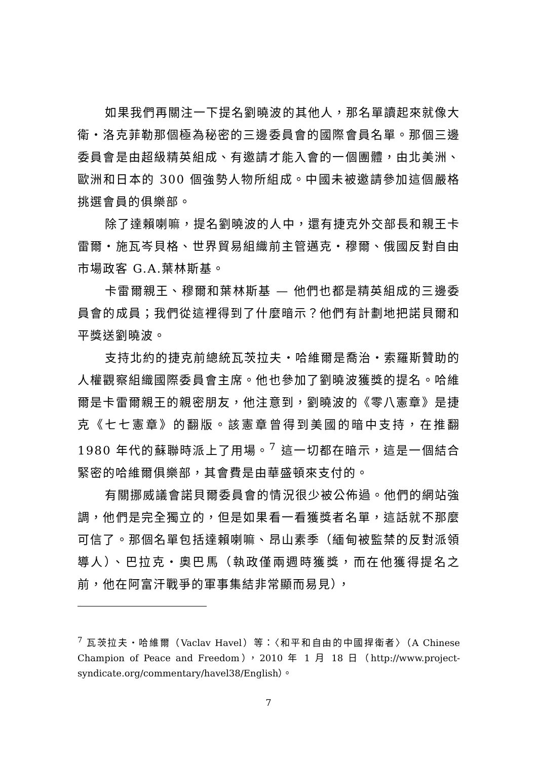如果我們再關注一下提名劉曉波的其他人，那名單讀起來就像大衛・洛克菲勒那個極為秘密的三邊委員會的國際會員名單。那個三邊委員會是由超級精英組成、有邀請才能入會的一個團體，由北美洲、歐洲和日本的 300 個強勢人物所組成。中國未被邀請參加這個嚴格挑選會員的俱樂部。
除了達賴喇嘛，提名劉曉波的人中，還有捷克外交部長和親王卡雷爾・施瓦岑貝格、世界貿易組織前主管邁克・穆爾、俄國反對自由市場政客 G.A.葉林斯基。
卡雷爾親王、穆爾和葉林斯基 — 他們也都是精英組成的三邊委員會的成員；我們從這裡得到了什麼暗示？他們有計劃地把諾貝爾和平獎送劉曉波。
支持北約的捷克前總統瓦茨拉夫・哈維爾是喬治・索羅斯贊助的人權觀察組織國際委員會主席。他也參加了劉曉波獲獎的提名。哈維爾是卡雷爾親王的親密朋友，他注意到，劉曉波的《零八憲章》是捷克《七七憲章》的翻版。該憲章曾得到美國的暗中支持，在推翻 1980 年代的蘇聯時派上了用場。<sup>7</sup> 這一切都在暗示，這是一個結合緊密的哈維爾俱樂部，其會費是由華盛頓來支付的。
有關挪威議會諾貝爾委員會的情況很少被公佈過。他們的網站強調，他們是完全獨立的，但是如果看一看獲獎者名單，這話就不那麼可信了。那個名單包括達賴喇嘛、昂山素季（緬甸被監禁的反對派領導人）、巴拉克・奧巴馬（執政僅兩週時獲獎，而在他獲得提名之前，他在阿富汗戰爭的軍事集結非常顯而易見），
<sup>7</sup> 瓦茨拉夫・哈維爾（Vaclav Havel）等：〈和平和自由的中國捍衛者〉（A Chinese Champion of Peace and Freedom），2010 年 1 月 18 日（http://www.project-syndicate.org/commentary/havel38/English）。
7